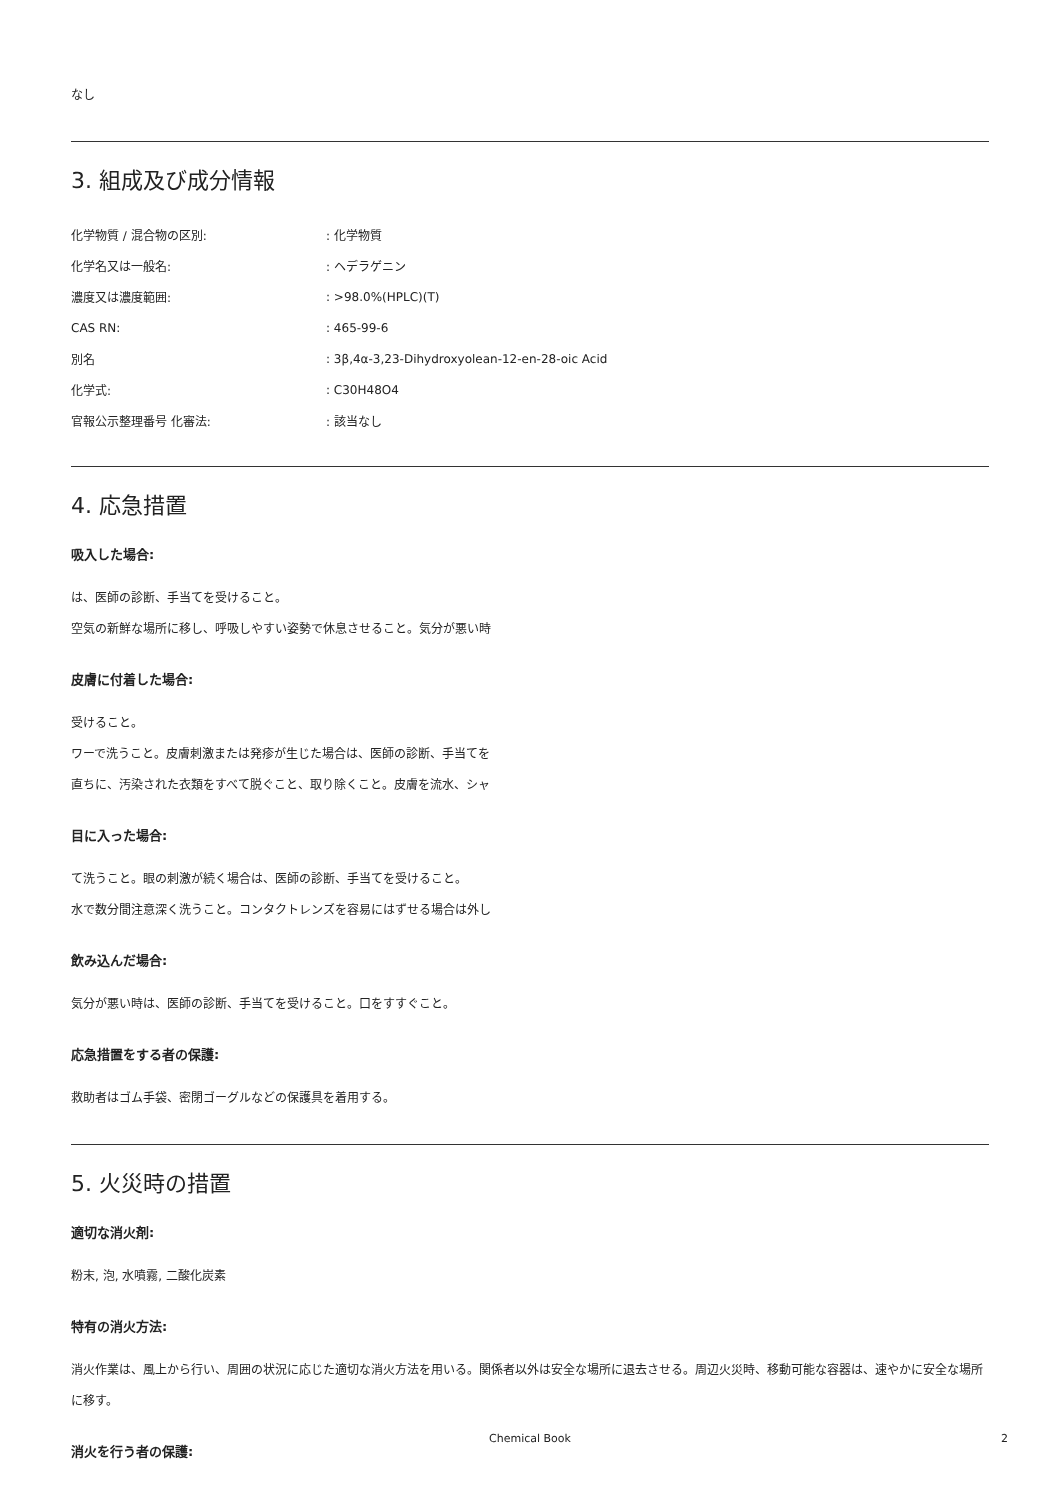なし
3. 組成及び成分情報
| 化学物質 / 混合物の区別: | : 化学物質 |
| 化学名又は一般名: | : ヘデラゲニン |
| 濃度又は濃度範囲: | : >98.0%(HPLC)(T) |
| CAS RN: | : 465-99-6 |
| 別名 | : 3β,4α-3,23-Dihydroxyolean-12-en-28-oic Acid |
| 化学式: | : C30H48O4 |
| 官報公示整理番号 化審法: | : 該当なし |
4. 応急措置
吸入した場合:
は、医師の診断、手当てを受けること。
空気の新鮮な場所に移し、呼吸しやすい姿勢で休息させること。気分が悪い時
皮膚に付着した場合:
受けること。
ワーで洗うこと。皮膚刺激または発疹が生じた場合は、医師の診断、手当てを
直ちに、汚染された衣類をすべて脱ぐこと、取り除くこと。皮膚を流水、シャ
目に入った場合:
て洗うこと。眼の刺激が続く場合は、医師の診断、手当てを受けること。
水で数分間注意深く洗うこと。コンタクトレンズを容易にはずせる場合は外し
飲み込んだ場合:
気分が悪い時は、医師の診断、手当てを受けること。口をすすぐこと。
応急措置をする者の保護:
救助者はゴム手袋、密閉ゴーグルなどの保護具を着用する。
5. 火災時の措置
適切な消火剤:
粉末, 泡, 水噴霧, 二酸化炭素
特有の消火方法:
消火作業は、風上から行い、周囲の状況に応じた適切な消火方法を用いる。関係者以外は安全な場所に退去させる。周辺火災時、移動可能な容器は、速やかに安全な場所に移す。
消火を行う者の保護:
Chemical Book 2